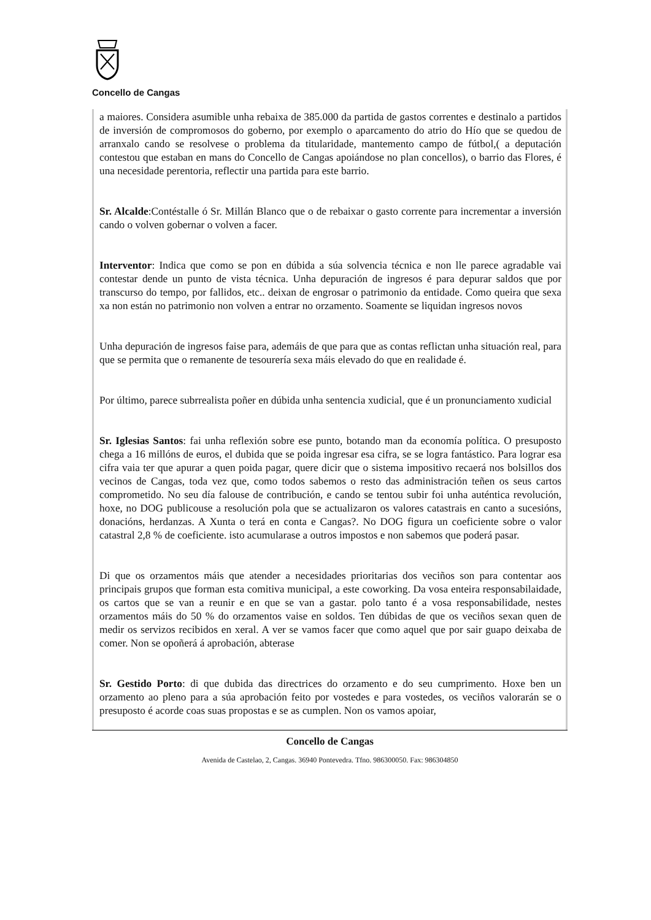Concello de Cangas
a maiores. Considera asumible unha rebaixa de 385.000 da partida de gastos correntes e destinalo a partidos de inversión de compromosos do goberno, por exemplo o aparcamento do atrio do Hío que se quedou de arranxalo cando se resolvese o problema da titularidade, mantemento campo de fútbol,( a deputación contestou que estaban en mans do Concello de Cangas apoiándose no plan concellos), o barrio das Flores, é una necesidade perentoria, reflectir una partida para este barrio.
Sr. Alcalde:Contéstalle ó Sr. Millán Blanco que o de rebaixar o gasto corrente para incrementar a inversión cando o volven gobernar o volven a facer.
Interventor: Indica que como se pon en dúbida a súa solvencia técnica e non lle parece agradable vai contestar dende un punto de vista técnica. Unha depuración de ingresos é para depurar saldos que por transcurso do tempo, por fallidos, etc.. deixan de engrosar o patrimonio da entidade. Como queira que sexa xa non están no patrimonio non volven a entrar no orzamento. Soamente se liquidan ingresos novos
Unha depuración de ingresos faise para, ademáis de que para que as contas reflictan unha situación real, para que se permita que o remanente de tesourería sexa máis elevado do que en realidade é.
Por último, parece subrrealista poñer en dúbida unha sentencia xudicial, que é un pronunciamento xudicial
Sr. Iglesias Santos: fai unha reflexión sobre ese punto, botando man da economía política. O presuposto chega a 16 millóns de euros, el dubida que se poida ingresar esa cifra, se se logra fantástico. Para lograr esa cifra vaia ter que apurar a quen poida pagar, quere dicir que o sistema impositivo recaerá nos bolsillos dos vecinos de Cangas, toda vez que, como todos sabemos o resto das administración teñen os seus cartos comprometido. No seu día falouse de contribución, e cando se tentou subir foi unha auténtica revolución, hoxe, no DOG publicouse a resolución pola que se actualizaron os valores catastrais en canto a sucesións, donacións, herdanzas. A Xunta o terá en conta e Cangas?. No DOG figura un coeficiente sobre o valor catastral 2,8 % de coeficiente. isto acumularase a outros impostos e non sabemos que poderá pasar.
Di que os orzamentos máis que atender a necesidades prioritarias dos veciños son para contentar aos principais grupos que forman esta comitiva municipal, a este coworking. Da vosa enteira responsabilaidade, os cartos que se van a reunir e en que se van a gastar. polo tanto é a vosa responsabilidade, nestes orzamentos máis do 50 % do orzamentos vaise en soldos. Ten dúbidas de que os veciños sexan quen de medir os servizos recibidos en xeral. A ver se vamos facer que como aquel que por sair guapo deixaba de comer. Non se opoñerá á aprobación, abterase
Sr. Gestido Porto: di que dubida das directrices do orzamento e do seu cumprimento. Hoxe ben un orzamento ao pleno para a súa aprobación feito por vostedes e para vostedes, os veciños valorarán se o presuposto é acorde coas suas propostas e se as cumplen. Non os vamos apoiar,
Concello de Cangas
Avenida de Castelao, 2, Cangas. 36940 Pontevedra. Tfno. 986300050. Fax: 986304850